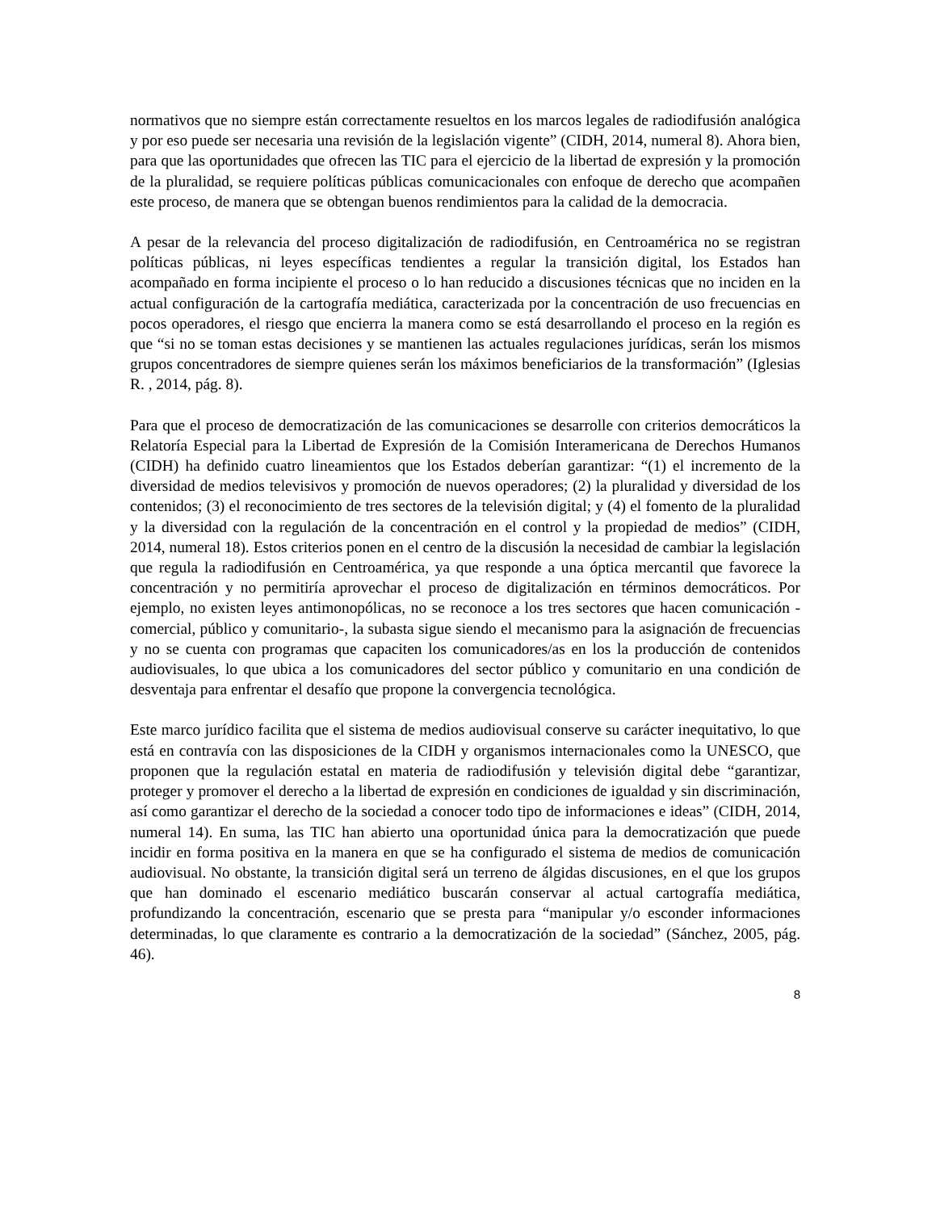normativos que no siempre están correctamente resueltos en los marcos legales de radiodifusión analógica y por eso puede ser necesaria una revisión de la legislación vigente” (CIDH, 2014, numeral 8). Ahora bien, para que las oportunidades que ofrecen las TIC para el ejercicio de la libertad de expresión y la promoción de la pluralidad, se requiere políticas públicas comunicacionales con enfoque de derecho que acompañen este proceso, de manera que se obtengan buenos rendimientos para la calidad de la democracia.
A pesar de la relevancia del proceso digitalización de radiodifusión, en Centroamérica no se registran políticas públicas, ni leyes específicas tendientes a regular la transición digital, los Estados han acompañado en forma incipiente el proceso o lo han reducido a discusiones técnicas que no inciden en la actual configuración de la cartografía mediática, caracterizada por la concentración de uso frecuencias en pocos operadores, el riesgo que encierra la manera como se está desarrollando el proceso en la región es que “si no se toman estas decisiones y se mantienen las actuales regulaciones jurídicas, serán los mismos grupos concentradores de siempre quienes serán los máximos beneficiarios de la transformación” (Iglesias R. , 2014, pág. 8).
Para que el proceso de democratización de las comunicaciones se desarrolle con criterios democráticos la Relatoría Especial para la Libertad de Expresión de la Comisión Interamericana de Derechos Humanos (CIDH) ha definido cuatro lineamientos que los Estados deberían garantizar: “(1) el incremento de la diversidad de medios televisivos y promoción de nuevos operadores; (2) la pluralidad y diversidad de los contenidos; (3) el reconocimiento de tres sectores de la televisión digital; y (4) el fomento de la pluralidad y la diversidad con la regulación de la concentración en el control y la propiedad de medios” (CIDH, 2014, numeral 18). Estos criterios ponen en el centro de la discusión la necesidad de cambiar la legislación que regula la radiodifusión en Centroamérica, ya que responde a una óptica mercantil que favorece la concentración y no permitiría aprovechar el proceso de digitalización en términos democráticos. Por ejemplo, no existen leyes antimonopólicas, no se reconoce a los tres sectores que hacen comunicación -comercial, público y comunitario-, la subasta sigue siendo el mecanismo para la asignación de frecuencias y no se cuenta con programas que capaciten los comunicadores/as en los la producción de contenidos audiovisuales, lo que ubica a los comunicadores del sector público y comunitario en una condición de desventaja para enfrentar el desafío que propone la convergencia tecnológica.
Este marco jurídico facilita que el sistema de medios audiovisual conserve su carácter inequitativo, lo que está en contravía con las disposiciones de la CIDH y organismos internacionales como la UNESCO, que proponen que la regulación estatal en materia de radiodifusión y televisión digital debe “garantizar, proteger y promover el derecho a la libertad de expresión en condiciones de igualdad y sin discriminación, así como garantizar el derecho de la sociedad a conocer todo tipo de informaciones e ideas” (CIDH, 2014, numeral 14). En suma, las TIC han abierto una oportunidad única para la democratización que puede incidir en forma positiva en la manera en que se ha configurado el sistema de medios de comunicación audiovisual. No obstante, la transición digital será un terreno de álgidas discusiones, en el que los grupos que han dominado el escenario mediático buscarán conservar al actual cartografía mediática, profundizando la concentración, escenario que se presta para “manipular y/o esconder informaciones determinadas, lo que claramente es contrario a la democratización de la sociedad” (Sánchez, 2005, pág. 46).
8